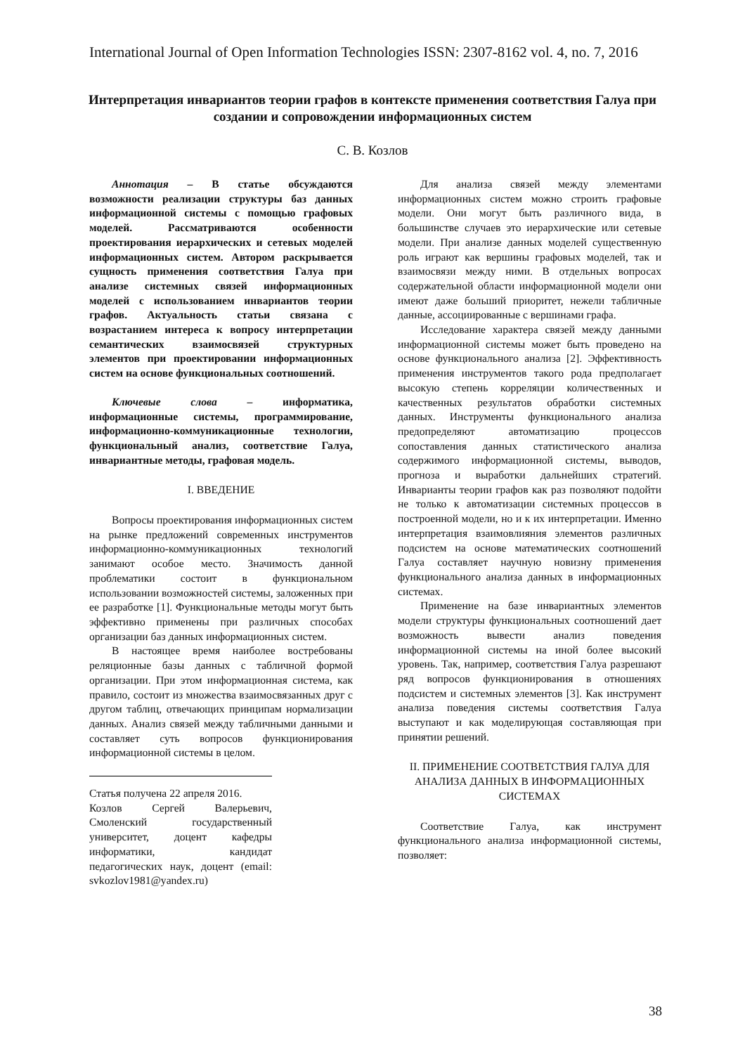International Journal of Open Information Technologies ISSN: 2307-8162 vol. 4, no. 7, 2016
Интерпретация инвариантов теории графов в контексте применения соответствия Галуа при создании и сопровождении информационных систем
С. В. Козлов
Аннотация – В статье обсуждаются возможности реализации структуры баз данных информационной системы с помощью графовых моделей. Рассматриваются особенности проектирования иерархических и сетевых моделей информационных систем. Автором раскрывается сущность применения соответствия Галуа при анализе системных связей информационных моделей с использованием инвариантов теории графов. Актуальность статьи связана с возрастанием интереса к вопросу интерпретации семантических взаимосвязей структурных элементов при проектировании информационных систем на основе функциональных соотношений.
Ключевые слова – информатика, информационные системы, программирование, информационно-коммуникационные технологии, функциональный анализ, соответствие Галуа, инвариантные методы, графовая модель.
I. ВВЕДЕНИЕ
Вопросы проектирования информационных систем на рынке предложений современных инструментов информационно-коммуникационных технологий занимают особое место. Значимость данной проблематики состоит в функциональном использовании возможностей системы, заложенных при ее разработке [1]. Функциональные методы могут быть эффективно применены при различных способах организации баз данных информационных систем.
В настоящее время наиболее востребованы реляционные базы данных с табличной формой организации. При этом информационная система, как правило, состоит из множества взаимосвязанных друг с другом таблиц, отвечающих принципам нормализации данных. Анализ связей между табличными данными и составляет суть вопросов функционирования информационной системы в целом.
Статья получена 22 апреля 2016.
Козлов Сергей Валерьевич, Смоленский государственный университет, доцент кафедры информатики, кандидат педагогических наук, доцент (email: svkozlov1981@yandex.ru)
Для анализа связей между элементами информационных систем можно строить графовые модели. Они могут быть различного вида, в большинстве случаев это иерархические или сетевые модели. При анализе данных моделей существенную роль играют как вершины графовых моделей, так и взаимосвязи между ними. В отдельных вопросах содержательной области информационной модели они имеют даже больший приоритет, нежели табличные данные, ассоциированные с вершинами графа.
Исследование характера связей между данными информационной системы может быть проведено на основе функционального анализа [2]. Эффективность применения инструментов такого рода предполагает высокую степень корреляции количественных и качественных результатов обработки системных данных. Инструменты функционального анализа предопределяют автоматизацию процессов сопоставления данных статистического анализа содержимого информационной системы, выводов, прогноза и выработки дальнейших стратегий. Инварианты теории графов как раз позволяют подойти не только к автоматизации системных процессов в построенной модели, но и к их интерпретации. Именно интерпретация взаимовлияния элементов различных подсистем на основе математических соотношений Галуа составляет научную новизну применения функционального анализа данных в информационных системах.
Применение на базе инвариантных элементов модели структуры функциональных соотношений дает возможность вывести анализ поведения информационной системы на иной более высокий уровень. Так, например, соответствия Галуа разрешают ряд вопросов функционирования в отношениях подсистем и системных элементов [3]. Как инструмент анализа поведения системы соответствия Галуа выступают и как моделирующая составляющая при принятии решений.
II. ПРИМЕНЕНИЕ СООТВЕТСТВИЯ ГАЛУА ДЛЯ АНАЛИЗА ДАННЫХ В ИНФОРМАЦИОННЫХ СИСТЕМАХ
Соответствие Галуа, как инструмент функционального анализа информационной системы, позволяет:
38